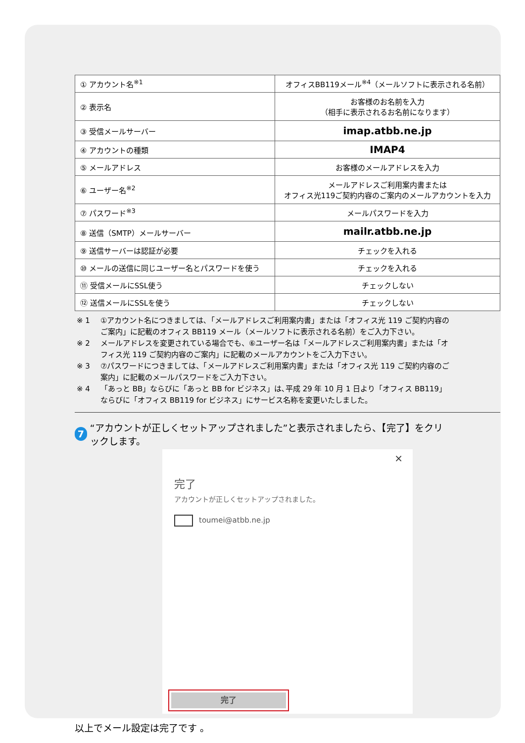| ① アカウント名<sup>※1</sup> | オフィスBB119メール<sup>※4</sup>（メールソフトに表示される名前） |
| ② 表示名 | お客様のお名前を入力 （相手に表示されるお名前になります） |
| ③ 受信メールサーバー | imap.atbb.ne.jp |
| ④ アカウントの種類 | IMAP4 |
| ⑤ メールアドレス | お客様のメールアドレスを入力 |
| ⑥ ユーザー名<sup>※2</sup> | メールアドレスご利用案内書または オフィス光119ご契約内容のご案内のメールアカウントを入力 |
| ⑦ パスワード<sup>※3</sup> | メールパスワードを入力 |
| ⑧ 送信（SMTP）メールサーバー | mailr.atbb.ne.jp |
| ⑨ 送信サーバーは認証が必要 | チェックを入れる |
| ⑩ メールの送信に同じユーザー名とパスワードを使う | チェックを入れる |
| ⑪ 受信メールにSSL使う | チェックしない |
| ⑫ 送信メールにSSLを使う | チェックしない |
※ 1 ①アカウント名につきましては､「メールアドレスご利用案内書」または「オフィス光 119 ご契約内容のご案内」に記載のオフィス BB119 メール（メールソフトに表示される名前）をご入力下さい。
※ 2 メールアドレスを変更されている場合でも、⑥ユーザー名は「メールアドレスご利用案内書」または「オフィス光 119 ご契約内容のご案内」に記載のメールアカウントをご入力下さい。
※ 3 ⑦パスワードにつきましては、「メールアドレスご利用案内書」または「オフィス光 119 ご契約内容のご案内」に記載のメールパスワードをご入力下さい。
※ 4 「あっと BB」ならびに「あっと BB for ビジネス」は､平成 29 年 10 月 1 日より「オフィス BB119」ならびに「オフィス BB119 for ビジネス」にサービス名称を変更いたしました。
7 “アカウントが正しくセットアップされました”と表示されましたら、【完了】をクリックします。
×
完了
アカウントが正しくセットアップされました。
toumei@atbb.ne.jp
完了
以上でメール設定は完了です 。